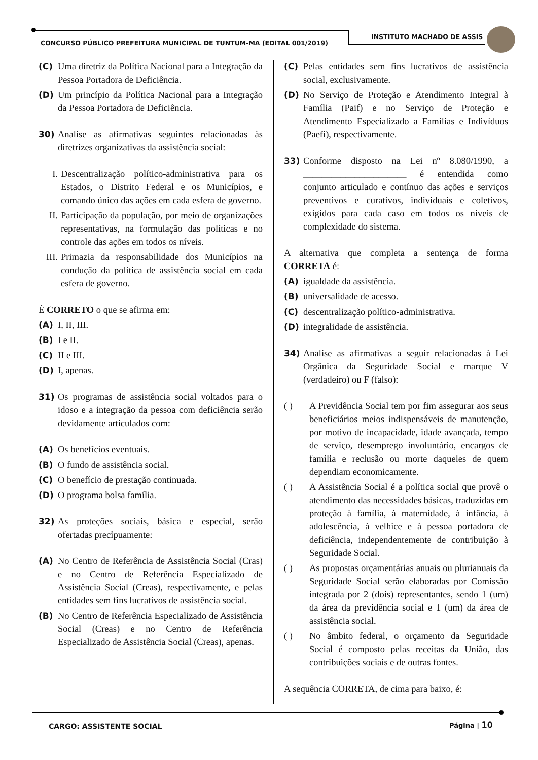CONCURSO PÚBLICO PREFEITURA MUNICIPAL DE TUNTUM-MA (EDITAL 001/2019)
INSTITUTO MACHADO DE ASSIS
(C) Uma diretriz da Política Nacional para a Integração da Pessoa Portadora de Deficiência.
(D) Um princípio da Política Nacional para a Integração da Pessoa Portadora de Deficiência.
30) Analise as afirmativas seguintes relacionadas às diretrizes organizativas da assistência social:
I. Descentralização político-administrativa para os Estados, o Distrito Federal e os Municípios, e comando único das ações em cada esfera de governo.
II. Participação da população, por meio de organizações representativas, na formulação das políticas e no controle das ações em todos os níveis.
III. Primazia da responsabilidade dos Municípios na condução da política de assistência social em cada esfera de governo.
É CORRETO o que se afirma em:
(A) I, II, III.
(B) I e II.
(C) II e III.
(D) I, apenas.
31) Os programas de assistência social voltados para o idoso e a integração da pessoa com deficiência serão devidamente articulados com:
(A) Os benefícios eventuais.
(B) O fundo de assistência social.
(C) O benefício de prestação continuada.
(D) O programa bolsa família.
32) As proteções sociais, básica e especial, serão ofertadas precipuamente:
(A) No Centro de Referência de Assistência Social (Cras) e no Centro de Referência Especializado de Assistência Social (Creas), respectivamente, e pelas entidades sem fins lucrativos de assistência social.
(B) No Centro de Referência Especializado de Assistência Social (Creas) e no Centro de Referência Especializado de Assistência Social (Creas), apenas.
(C) Pelas entidades sem fins lucrativos de assistência social, exclusivamente.
(D) No Serviço de Proteção e Atendimento Integral à Família (Paif) e no Serviço de Proteção e Atendimento Especializado a Famílias e Indivíduos (Paefi), respectivamente.
33) Conforme disposto na Lei nº 8.080/1990, a ______________________ é entendida como conjunto articulado e contínuo das ações e serviços preventivos e curativos, individuais e coletivos, exigidos para cada caso em todos os níveis de complexidade do sistema.
A alternativa que completa a sentença de forma CORRETA é:
(A) igualdade da assistência.
(B) universalidade de acesso.
(C) descentralização político-administrativa.
(D) integralidade de assistência.
34) Analise as afirmativas a seguir relacionadas à Lei Orgânica da Seguridade Social e marque V (verdadeiro) ou F (falso):
( ) A Previdência Social tem por fim assegurar aos seus beneficiários meios indispensáveis de manutenção, por motivo de incapacidade, idade avançada, tempo de serviço, desemprego involuntário, encargos de família e reclusão ou morte daqueles de quem dependiam economicamente.
( ) A Assistência Social é a política social que provê o atendimento das necessidades básicas, traduzidas em proteção à família, à maternidade, à infância, à adolescência, à velhice e à pessoa portadora de deficiência, independentemente de contribuição à Seguridade Social.
( ) As propostas orçamentárias anuais ou plurianuais da Seguridade Social serão elaboradas por Comissão integrada por 2 (dois) representantes, sendo 1 (um) da área da previdência social e 1 (um) da área de assistência social.
( ) No âmbito federal, o orçamento da Seguridade Social é composto pelas receitas da União, das contribuições sociais e de outras fontes.
A sequência CORRETA, de cima para baixo, é:
CARGO: ASSISTENTE SOCIAL Página | 10